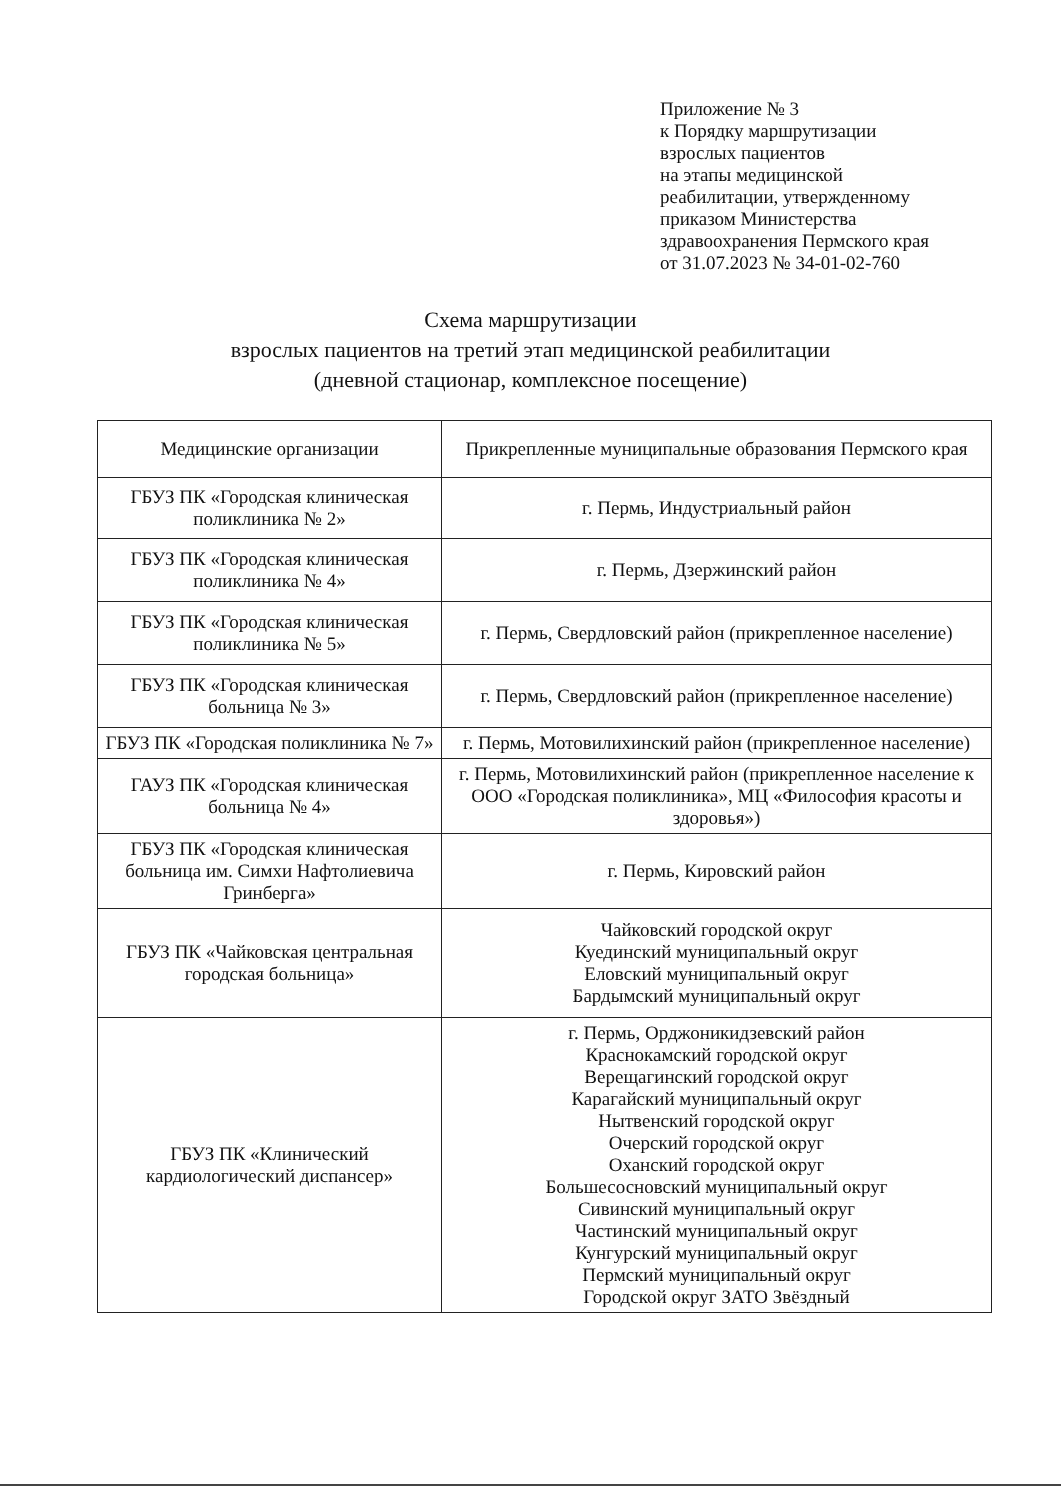Приложение № 3
к Порядку маршрутизации
взрослых пациентов
на этапы медицинской
реабилитации, утвержденному
приказом Министерства
здравоохранения Пермского края
от 31.07.2023 № 34-01-02-760
Схема маршрутизации
взрослых пациентов на третий этап медицинской реабилитации
(дневной стационар, комплексное посещение)
| Медицинские организации | Прикрепленные муниципальные образования Пермского края |
| --- | --- |
| ГБУЗ ПК «Городская клиническая поликлиника № 2» | г. Пермь, Индустриальный район |
| ГБУЗ ПК «Городская клиническая поликлиника № 4» | г. Пермь, Дзержинский район |
| ГБУЗ ПК «Городская клиническая поликлиника № 5» | г. Пермь, Свердловский район (прикрепленное население) |
| ГБУЗ ПК «Городская клиническая больница № 3» | г. Пермь, Свердловский район (прикрепленное население) |
| ГБУЗ ПК «Городская поликлиника № 7» | г. Пермь, Мотовилихинский район (прикрепленное население) |
| ГАУЗ ПК «Городская клиническая больница № 4» | г. Пермь, Мотовилихинский район (прикрепленное население к ООО «Городская поликлиника», МЦ «Философия красоты и здоровья») |
| ГБУЗ ПК «Городская клиническая больница им. Симхи Нафтолиевича Гринберга» | г. Пермь, Кировский район |
| ГБУЗ ПК «Чайковская центральная городская больница» | Чайковский городской округ Куединский муниципальный округ Еловский муниципальный округ Бардымский муниципальный округ |
| ГБУЗ ПК «Клинический кардиологический диспансер» | г. Пермь, Орджоникидзевский район Краснокамский городской округ Верещагинский городской округ Карагайский муниципальный округ Нытвенский городской округ Очерский городской округ Оханский городской округ Большесосновский муниципальный округ Сивинский муниципальный округ Частинский муниципальный округ Кунгурский муниципальный округ Пермский муниципальный округ Городской округ ЗАТО Звёздный |